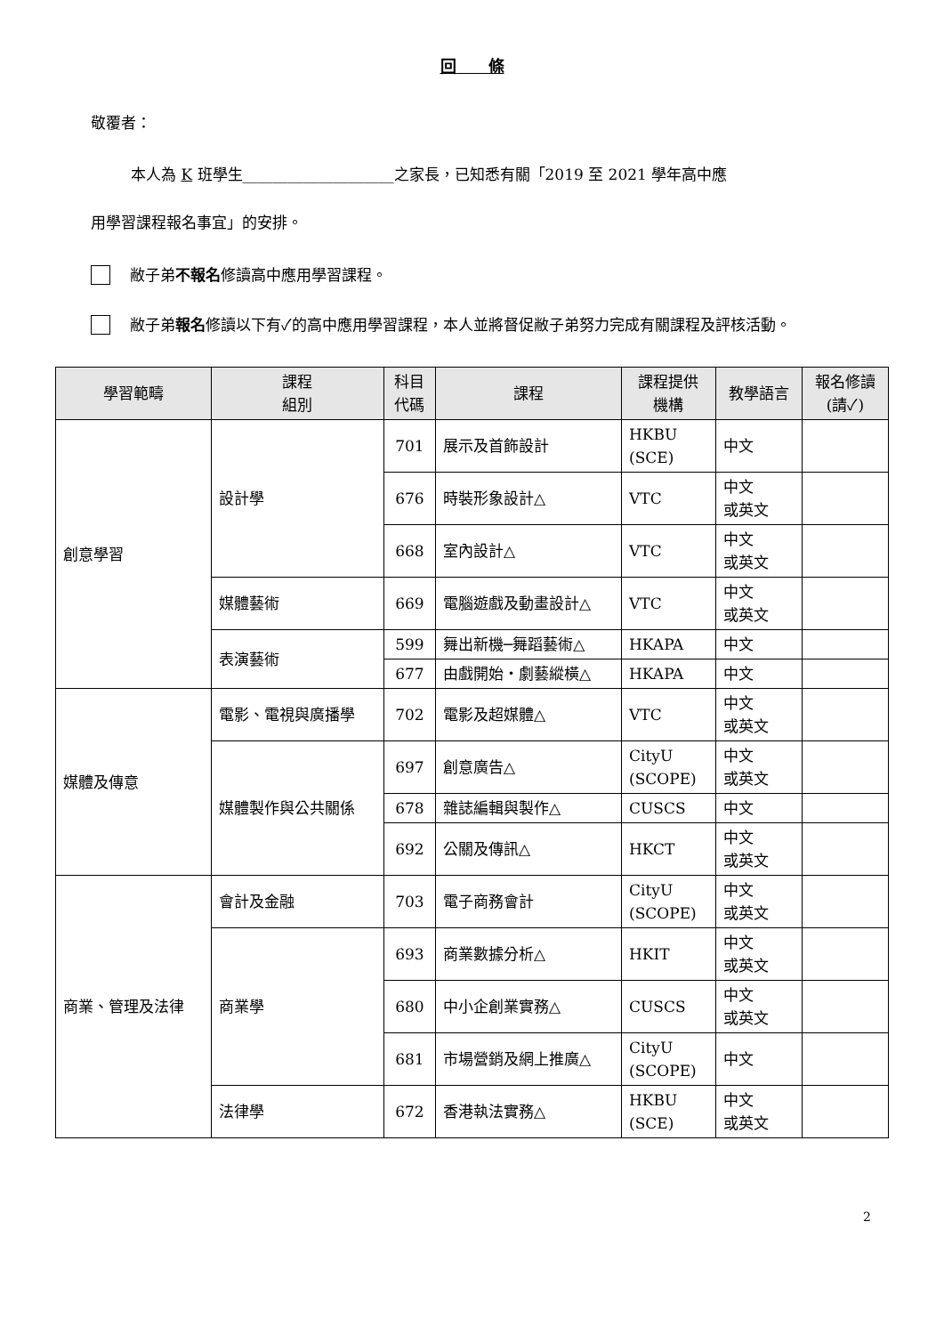回　　條
敬覆者：
本人為 K 班學生____________________之家長，已知悉有關「2019 至 2021 學年高中應
用學習課程報名事宜」的安排。
敝子弟不報名修讀高中應用學習課程。
敝子弟報名修讀以下有✓的高中應用學習課程，本人並將督促敝子弟努力完成有關課程及評核活動。
| 學習範疇 | 課程 組別 | 科目 代碼 | 課程 | 課程提供 機構 | 教學語言 | 報名修讀 (請✓) |
| --- | --- | --- | --- | --- | --- | --- |
| 創意學習 | 設計學 | 701 | 展示及首飾設計 | HKBU (SCE) | 中文 | |
| | | 676 | 時裝形象設計△ | VTC | 中文 或英文 | |
| | | 668 | 室內設計△ | VTC | 中文 或英文 | |
| | 媒體藝術 | 669 | 電腦遊戲及動畫設計△ | VTC | 中文 或英文 | |
| | 表演藝術 | 599 | 舞出新機─舞蹈藝術△ | HKAPA | 中文 | |
| | | 677 | 由戲開始‧劇藝縱橫△ | HKAPA | 中文 | |
| 媒體及傳意 | 電影、電視與廣播學 | 702 | 電影及超媒體△ | VTC | 中文 或英文 | |
| | 媒體製作與公共關係 | 697 | 創意廣告△ | CityU (SCOPE) | 中文 或英文 | |
| | | 678 | 雜誌編輯與製作△ | CUSCS | 中文 | |
| | | 692 | 公關及傳訊△ | HKCT | 中文 或英文 | |
| 商業、管理及法律 | 會計及金融 | 703 | 電子商務會計 | CityU (SCOPE) | 中文 或英文 | |
| | 商業學 | 693 | 商業數據分析△ | HKIT | 中文 或英文 | |
| | | 680 | 中小企創業實務△ | CUSCS | 中文 或英文 | |
| | | 681 | 市場營銷及網上推廣△ | CityU (SCOPE) | 中文 | |
| | 法律學 | 672 | 香港執法實務△ | HKBU (SCE) | 中文 或英文 | |
2